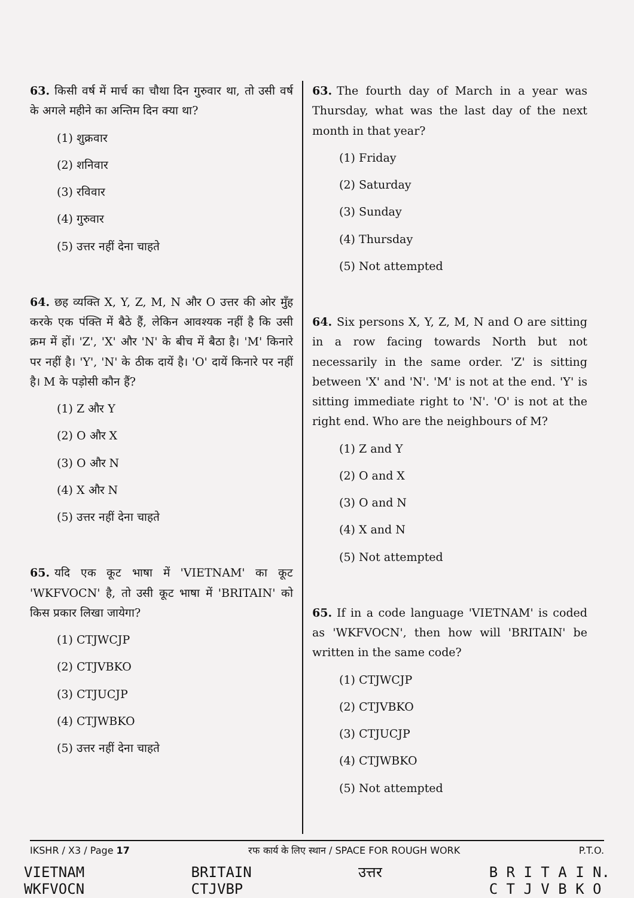63. किसी वर्ष में मार्च का चौथा दिन गुरुवार था, तो उसी वर्ष के अगले महीने का अन्तिम दिन क्या था?
(1) शुक्रवार
(2) शनिवार
(3) रविवार
(4) गुरुवार
(5) उत्तर नहीं देना चाहते
64. छह व्यक्ति X, Y, Z, M, N और O उत्तर की ओर मुँह करके एक पंक्ति में बैठे हैं, लेकिन आवश्यक नहीं है कि उसी क्रम में हों। 'Z', 'X' और 'N' के बीच में बैठा है। 'M' किनारे पर नहीं है। 'Y', 'N' के ठीक दायें है। 'O' दायें किनारे पर नहीं है। M के पड़ोसी कौन हैं?
(1) Z और Y
(2) O और X
(3) O और N
(4) X और N
(5) उत्तर नहीं देना चाहते
65. यदि एक कूट भाषा में 'VIETNAM' का कूट 'WKFVOCN' है, तो उसी कूट भाषा में 'BRITAIN' को किस प्रकार लिखा जायेगा?
(1) CTJWCJP
(2) CTJVBKO
(3) CTJUCJP
(4) CTJWBKO
(5) उत्तर नहीं देना चाहते
63. The fourth day of March in a year was Thursday, what was the last day of the next month in that year?
(1) Friday
(2) Saturday
(3) Sunday
(4) Thursday
(5) Not attempted
64. Six persons X, Y, Z, M, N and O are sitting in a row facing towards North but not necessarily in the same order. 'Z' is sitting between 'X' and 'N'. 'M' is not at the end. 'Y' is sitting immediate right to 'N'. 'O' is not at the right end. Who are the neighbours of M?
(1) Z and Y
(2) O and X
(3) O and N
(4) X and N
(5) Not attempted
65. If in a code language 'VIETNAM' is coded as 'WKFVOCN', then how will 'BRITAIN' be written in the same code?
(1) CTJWCJP
(2) CTJVBKO
(3) CTJUCJP
(4) CTJWBKO
(5) Not attempted
IKSHR / X3 / Page 17 रफ कार्य के लिए स्थान / SPACE FOR ROUGH WORK P.T.O.
VIETNAM
WKFVOCN
BRITAIN
CTJVBP
उत्तर B R I T A I N.
C T J V B K O